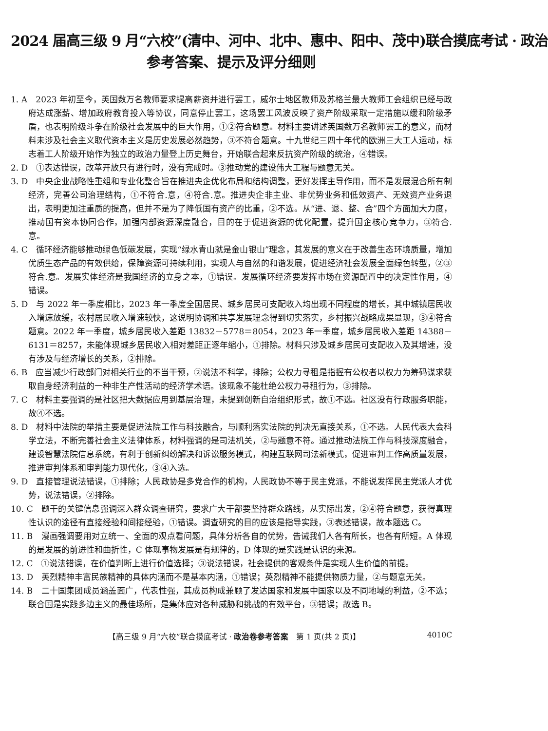2024 届高三级 9 月“六校”(清中、河中、北中、惠中、阳中、茂中)联合摸底考试 · 政治
参考答案、提示及评分细则
1. A　2023 年初至今，英国数万名教师要求提高薪资并进行罢工，威尔士地区教师及苏格兰最大教师工会组织已经与政府达成涨薪、增加政府教育投入等协议，同意停止罢工，这场罢工风波反映了资产阶级采取一定措施以缓和阶级矛盾，也表明阶级斗争在阶级社会发展中的巨大作用，①②符合题意。材料主要讲述英国数万名教师罢工的意义，而材料未涉及社会主义取代资本主义是历史发展必然趋势，③不符合题意。十九世纪三四十年代的欧洲三大工人运动，标志着工人阶级开始作为独立的政治力量登上历史舞台，开始联合起来反抗资产阶级的统治，④错误。
2. D　①表达错误，改革开放只有进行时，没有完成时。③推动党的建设伟大工程与题意无关。
3. D　中央企业战略性重组和专业化整合旨在推进央企优化布局和结构调整，更好发挥主导作用，而不是发展混合所有制经济，完善公司治理结构，①不符合.意，④符合.意。推进央企非主业、非优势业务和低效资产、无效资产业务退出，表明更加注重质的提高，但并不是为了降低国有资产的比重，②不选。从“进、退、整、合”四个方面加大力度，推动国有资本协同合作，加强内部资源深度融合，目的在于促进资源的优化配置，提升国企核心竞争力，③符合.意。
4. C　循环经济能够推动绿色低碳发展，实现“绿水青山就是金山银山”理念，其发展的意义在于改善生态环境质量，增加优质生态产品的有效供给，保障资源可持续利用，实现人与自然的和谐发展，促进经济社会发展全面绿色转型，②③符合.意。发展实体经济是我国经济的立身之本，①错误。发展循环经济要发挥市场在资源配置中的决定性作用，④错误。
5. D　与 2022 年一季度相比，2023 年一季度全国居民、城乡居民可支配收入均出现不同程度的增长，其中城镇居民收入增速放缓，农村居民收入增速较快，这说明协调和共享发展理念得到切实落实，乡村振兴战略成果显现，③④符合题意。2022 年一季度，城乡居民收入差距 13832－5778＝8054，2023 年一季度，城乡居民收入差距 14388－6131＝8257，未能体现城乡居民收入相对差距正逐年缩小，①排除。材料只涉及城乡居民可支配收入及其增速，没有涉及与经济增长的关系，②排除。
6. B　应当减少行政部门对相关行业的不当干预，②说法不科学，排除；公权力寻租是指握有公权者以权力为筹码谋求获取自身经济利益的一种非生产性活动的经济学术语。该现象不能杜绝公权力寻租行为，③排除。
7. C　材料主要强调的是社区把大数据应用到基层治理，未提到创新自治组织形式，故①不选。社区没有行政服务职能，故④不选。
8. D　材料中法院的举措主要是促进法院工作与科技融合，与顺利落实法院的判决无直接关系，①不选。人民代表大会科学立法，不断完善社会主义法律体系，材料强调的是司法机关，②与题意不符。通过推动法院工作与科技深度融合，建设智慧法院信息系统，有利于创新纠纷解决和诉讼服务模式，构建互联网司法新模式，促进审判工作高质量发展，推进审判体系和审判能力现代化，③④入选。
9. D　直接管理说法错误，①排除；人民政协是多党合作的机构，人民政协不等于民主党派，不能说发挥民主党派人才优势，说法错误，②排除。
10. C　题干的关键信息强调深入群众调查研究，要求广大干部要坚持群众路线，从实际出发，②④符合题意，获得真理性认识的途径有直接经验和间接经验，①错误。调查研究的目的应该是指导实践，③表述错误，故本题选 C。
11. B　漫画强调要用对立统一、全面的观点看问题，具体分析各自的优势，告诫我们人各有所长，也各有所短。A 体现的是发展的前进性和曲折性，C 体现事物发展是有规律的，D 体现的是实践是认识的来源。
12. C　①说法错误，在价值判断上进行价值选择；③说法错误，社会提供的客观条件是实现人生价值的前提。
13. D　英烈精神丰富民族精神的具体内涵而不是基本内涵，①错误；英烈精神不能提供物质力量，②与题意无关。
14. B　二十国集团成员涵盖面广，代表性强，其成员构成兼顾了发达国家和发展中国家以及不同地域的利益，②不选；联合国是实践多边主义的最佳场所，是集体应对各种威胁和挑战的有效平台，③错误；故选 B。
【高三级 9 月“六校”联合摸底考试 · 政治卷参考答案　第 1 页(共 2 页)】 4010C